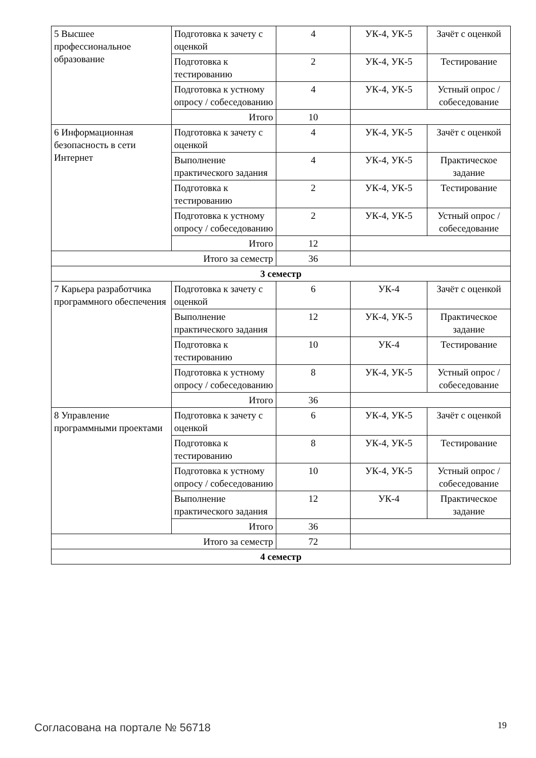| 5 Высшее профессиональное образование | Подготовка к зачету с оценкой | 4 | УК-4, УК-5 | Зачёт с оценкой |
| | Подготовка к тестированию | 2 | УК-4, УК-5 | Тестирование |
| | Подготовка к устному опросу / собеседованию | 4 | УК-4, УК-5 | Устный опрос / собеседование |
| | Итого | 10 | | |
| 6 Информационная безопасность в сети Интернет | Подготовка к зачету с оценкой | 4 | УК-4, УК-5 | Зачёт с оценкой |
| | Выполнение практического задания | 4 | УК-4, УК-5 | Практическое задание |
| | Подготовка к тестированию | 2 | УК-4, УК-5 | Тестирование |
| | Подготовка к устному опросу / собеседованию | 2 | УК-4, УК-5 | Устный опрос / собеседование |
| | Итого | 12 | | |
| Итого за семестр | | 36 | | |
| 3 семестр | | | | |
| 7 Карьера разработчика программного обеспечения | Подготовка к зачету с оценкой | 6 | УК-4 | Зачёт с оценкой |
| | Выполнение практического задания | 12 | УК-4, УК-5 | Практическое задание |
| | Подготовка к тестированию | 10 | УК-4 | Тестирование |
| | Подготовка к устному опросу / собеседованию | 8 | УК-4, УК-5 | Устный опрос / собеседование |
| | Итого | 36 | | |
| 8 Управление программными проектами | Подготовка к зачету с оценкой | 6 | УК-4, УК-5 | Зачёт с оценкой |
| | Подготовка к тестированию | 8 | УК-4, УК-5 | Тестирование |
| | Подготовка к устному опросу / собеседованию | 10 | УК-4, УК-5 | Устный опрос / собеседование |
| | Выполнение практического задания | 12 | УК-4 | Практическое задание |
| | Итого | 36 | | |
| Итого за семестр | | 72 | | |
| 4 семестр | | | | |
Согласована на портале № 56718 19